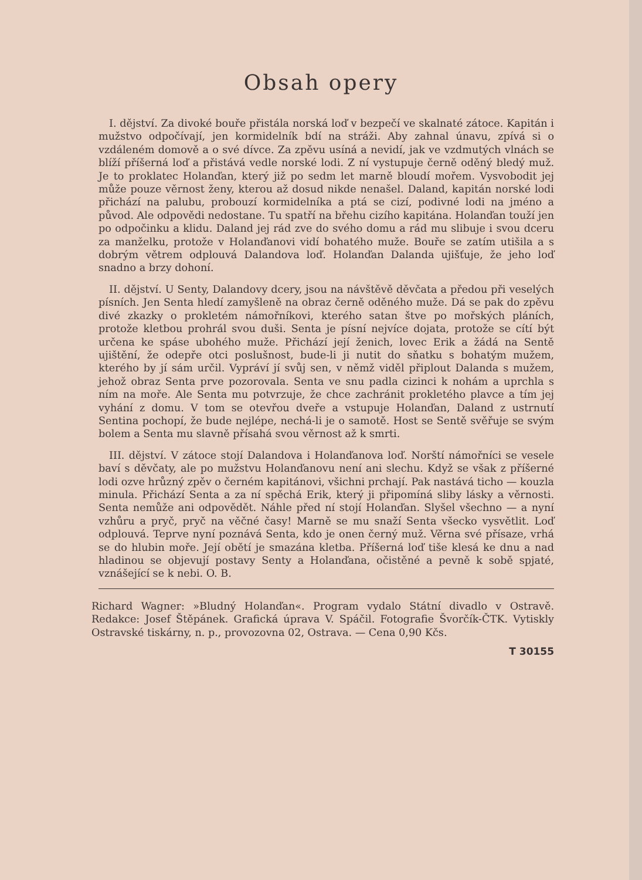Obsah opery
I. dějství. Za divoké bouře přistála norská loď v bezpečí ve skalnaté zátoce. Kapitán i mužstvo odpočívají, jen kormidelník bdí na stráži. Aby zahnal únavu, zpívá si o vzdáleném domově a o své dívce. Za zpěvu usíná a nevidí, jak ve vzdmutých vlnách se blíží příšerná loď a přistává vedle norské lodi. Z ní vystupuje černě oděný bledý muž. Je to proklatec Holanďan, který již po sedm let marně bloudí mořem. Vysvobodit jej může pouze věrnost ženy, kterou až dosud nikde nenašel. Daland, kapitán norské lodi přichází na palubu, probouzí kormidelníka a ptá se cizí, podivné lodi na jméno a původ. Ale odpovědi nedostane. Tu spatří na břehu cizího kapitána. Holanďan touží jen po odpočinku a klidu. Daland jej rád zve do svého domu a rád mu slibuje i svou dceru za manželku, protože v Holanďanovi vidí bohatého muže. Bouře se zatím utišila a s dobrým větrem odplouvá Dalandova loď. Holanďan Dalanda ujišťuje, že jeho loď snadno a brzy dohoní.
II. dějství. U Senty, Dalandovy dcery, jsou na návštěvě děvčata a předou při veselých písních. Jen Senta hledí zamyšleně na obraz černě oděného muže. Dá se pak do zpěvu divé zkazky o prokletém námořníkovi, kterého satan štve po mořských pláních, protože kletbou prohrál svou duši. Senta je písní nejvíce dojata, protože se cítí být určena ke spáse ubohého muže. Přichází její ženich, lovec Erik a žádá na Sentě ujištění, že odepře otci poslušnost, bude-li ji nutit do sňatku s bohatým mužem, kterého by jí sám určil. Vypráví jí svůj sen, v němž viděl připlout Dalanda s mužem, jehož obraz Senta prve pozorovala. Senta ve snu padla cizinci k nohám a uprchla s ním na moře. Ale Senta mu potvrzuje, že chce zachránit prokletého plavce a tím jej vyhání z domu. V tom se otevřou dveře a vstupuje Holanďan, Daland z ustrnutí Sentina pochopí, že bude nejlépe, nechá-li je o samotě. Host se Sentě svěřuje se svým bolem a Senta mu slavně přísahá svou věrnost až k smrti.
III. dějství. V zátoce stojí Dalandova i Holanďanova loď. Norští námořníci se vesele baví s děvčaty, ale po mužstvu Holanďanovu není ani slechu. Když se však z příšerné lodi ozve hrůzný zpěv o černém kapitánovi, všichni prchají. Pak nastává ticho — kouzla minula. Přichází Senta a za ní spěchá Erik, který ji připomíná sliby lásky a věrnosti. Senta nemůže ani odpovědět. Náhle před ní stojí Holanďan. Slyšel všechno — a nyní vzhůru a pryč, pryč na věčné časy! Marně se mu snaží Senta všecko vysvětlit. Loď odplouvá. Teprve nyní poznává Senta, kdo je onen černý muž. Věrna své přísaze, vrhá se do hlubin moře. Její obětí je smazána kletba. Příšerná loď tiše klesá ke dnu a nad hladinou se objevují postavy Senty a Holanďana, očistěné a pevně k sobě spjaté, vznášející se k nebi. O. B.
Richard Wagner: »Bludný Holanďan«. Program vydalo Státní divadlo v Ostravě. Redakce: Josef Štěpánek. Grafická úprava V. Spáčil. Fotografie Švorčík-ČTK. Vytiskly Ostravské tiskárny, n. p., provozovna 02, Ostrava. — Cena 0,90 Kčs.
T 30155